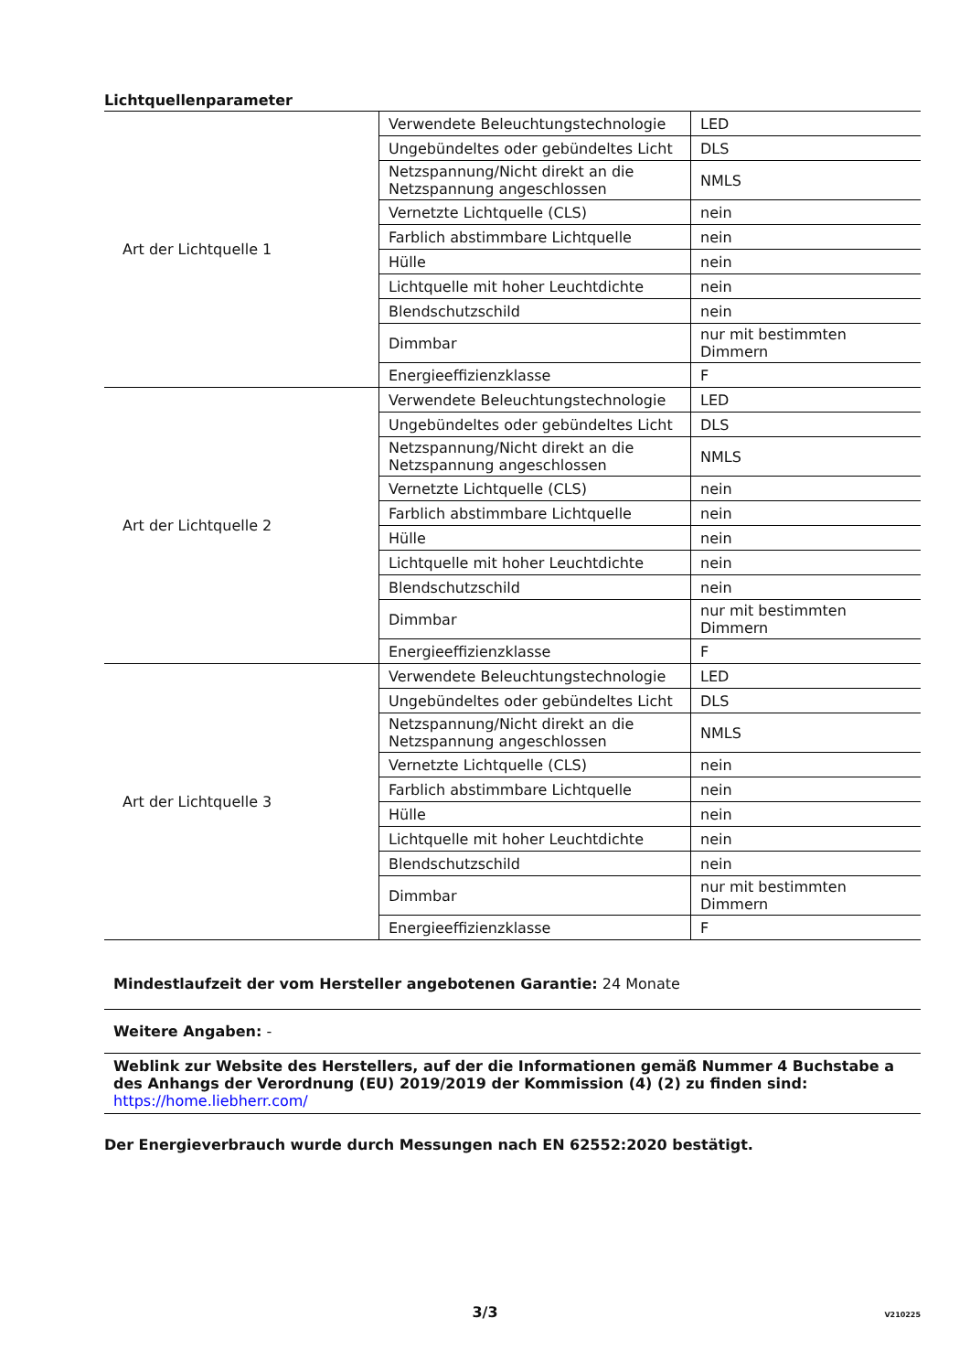Lichtquellenparameter
| Art der Lichtquelle 1 | Verwendete Beleuchtungstechnologie | LED |
| | Ungebündeltes oder gebündeltes Licht | DLS |
| | Netzspannung/Nicht direkt an die Netzspannung angeschlossen | NMLS |
| | Vernetzte Lichtquelle (CLS) | nein |
| | Farblich abstimmbare Lichtquelle | nein |
| | Hülle | nein |
| | Lichtquelle mit hoher Leuchtdichte | nein |
| | Blendschutzschild | nein |
| | Dimmbar | nur mit bestimmten Dimmern |
| | Energieeffizienzklasse | F |
| Art der Lichtquelle 2 | Verwendete Beleuchtungstechnologie | LED |
| | Ungebündeltes oder gebündeltes Licht | DLS |
| | Netzspannung/Nicht direkt an die Netzspannung angeschlossen | NMLS |
| | Vernetzte Lichtquelle (CLS) | nein |
| | Farblich abstimmbare Lichtquelle | nein |
| | Hülle | nein |
| | Lichtquelle mit hoher Leuchtdichte | nein |
| | Blendschutzschild | nein |
| | Dimmbar | nur mit bestimmten Dimmern |
| | Energieeffizienzklasse | F |
| Art der Lichtquelle 3 | Verwendete Beleuchtungstechnologie | LED |
| | Ungebündeltes oder gebündeltes Licht | DLS |
| | Netzspannung/Nicht direkt an die Netzspannung angeschlossen | NMLS |
| | Vernetzte Lichtquelle (CLS) | nein |
| | Farblich abstimmbare Lichtquelle | nein |
| | Hülle | nein |
| | Lichtquelle mit hoher Leuchtdichte | nein |
| | Blendschutzschild | nein |
| | Dimmbar | nur mit bestimmten Dimmern |
| | Energieeffizienzklasse | F |
Mindestlaufzeit der vom Hersteller angebotenen Garantie: 24 Monate
Weitere Angaben: -
Weblink zur Website des Herstellers, auf der die Informationen gemäß Nummer 4 Buchstabe a des Anhangs der Verordnung (EU) 2019/2019 der Kommission (4) (2) zu finden sind:
https://home.liebherr.com/
Der Energieverbrauch wurde durch Messungen nach EN 62552:2020 bestätigt.
3/3 V210225